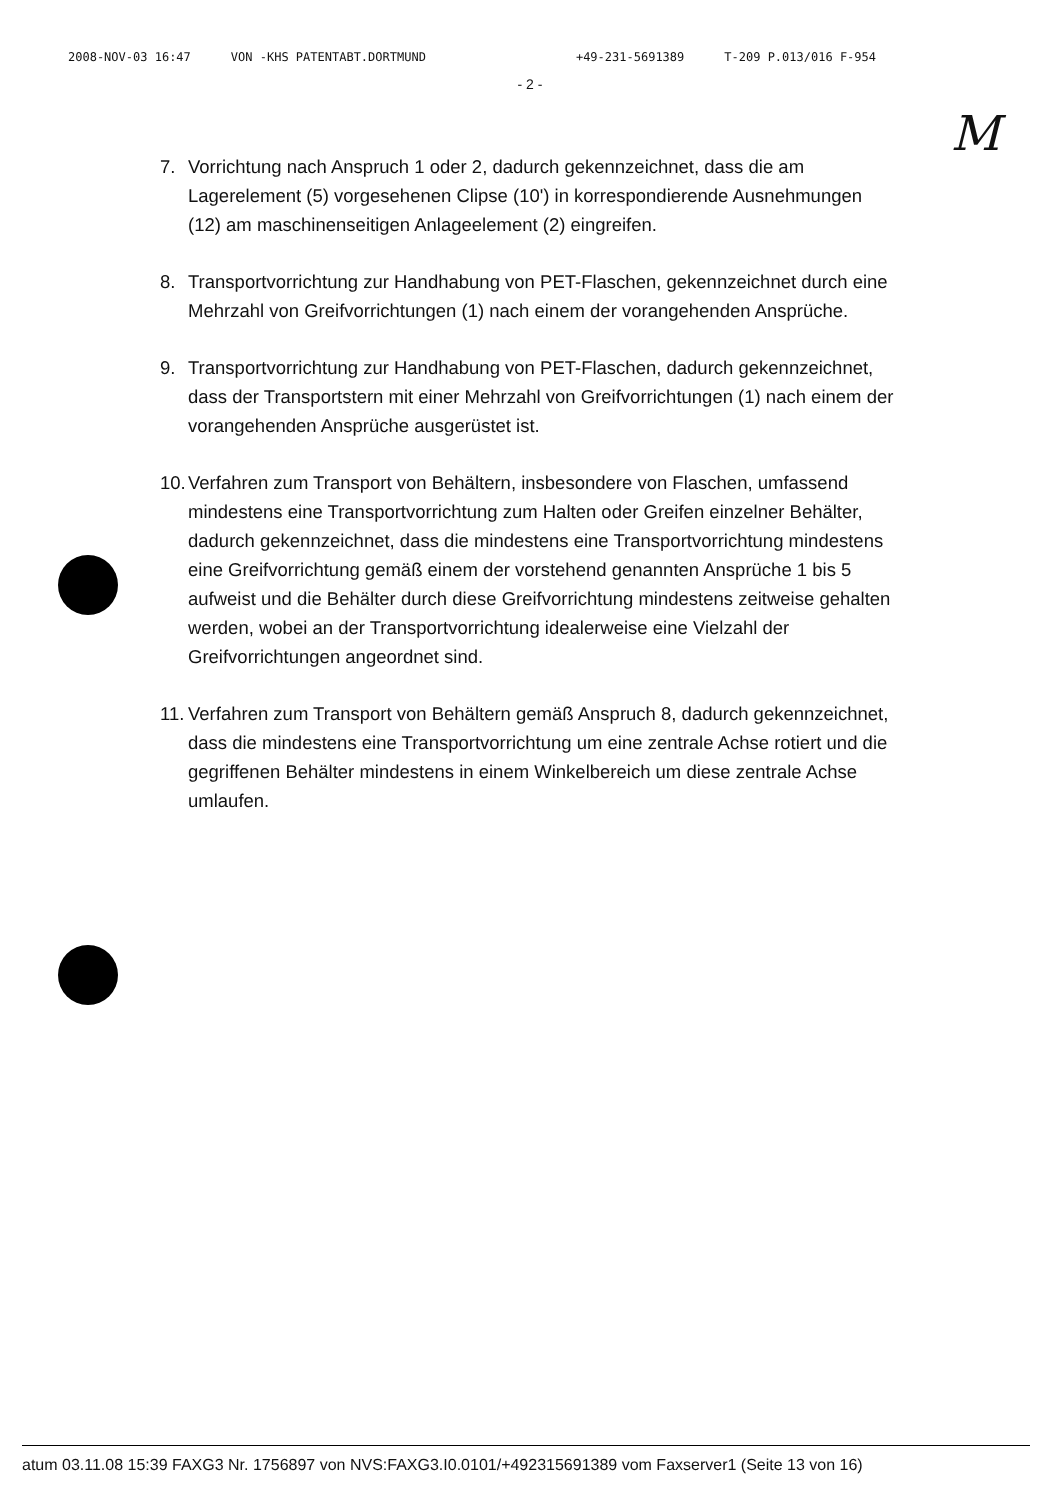2008-NOV-03 16:47 VON -KHS PATENTABT.DORTMUND +49-231-5691389 T-209 P.013/016 F-954
- 2 -
M
7. Vorrichtung nach Anspruch 1 oder 2, dadurch gekennzeichnet, dass die am Lagerelement (5) vorgesehenen Clipse (10') in korrespondierende Ausnehmungen (12) am maschinenseitigen Anlageelement (2) eingreifen.
8. Transportvorrichtung zur Handhabung von PET-Flaschen, gekennzeichnet durch eine Mehrzahl von Greifvorrichtungen (1) nach einem der vorangehenden Ansprüche.
9. Transportvorrichtung zur Handhabung von PET-Flaschen, dadurch gekennzeichnet, dass der Transportstern mit einer Mehrzahl von Greifvorrichtungen (1) nach einem der vorangehenden Ansprüche ausgerüstet ist.
10.
Verfahren zum Transport von Behältern, insbesondere von Flaschen, umfassend mindestens eine Transportvorrichtung zum Halten oder Greifen einzelner Behälter, dadurch gekennzeichnet, dass die mindestens eine Transportvorrichtung mindestens eine Greifvorrichtung gemäß einem der vorstehend genannten Ansprüche 1 bis 5 aufweist und die Behälter durch diese Greifvorrichtung mindestens zeitweise gehalten werden, wobei an der Transportvorrichtung idealerweise eine Vielzahl der Greifvorrichtungen angeordnet sind.
11.
Verfahren zum Transport von Behältern gemäß Anspruch 8, dadurch gekennzeichnet, dass die mindestens eine Transportvorrichtung um eine zentrale Achse rotiert und die gegriffenen Behälter mindestens in einem Winkelbereich um diese zentrale Achse umlaufen.
atum 03.11.08 15:39 FAXG3 Nr. 1756897 von NVS:FAXG3.I0.0101/+492315691389 vom Faxserver1 (Seite 13 von 16)